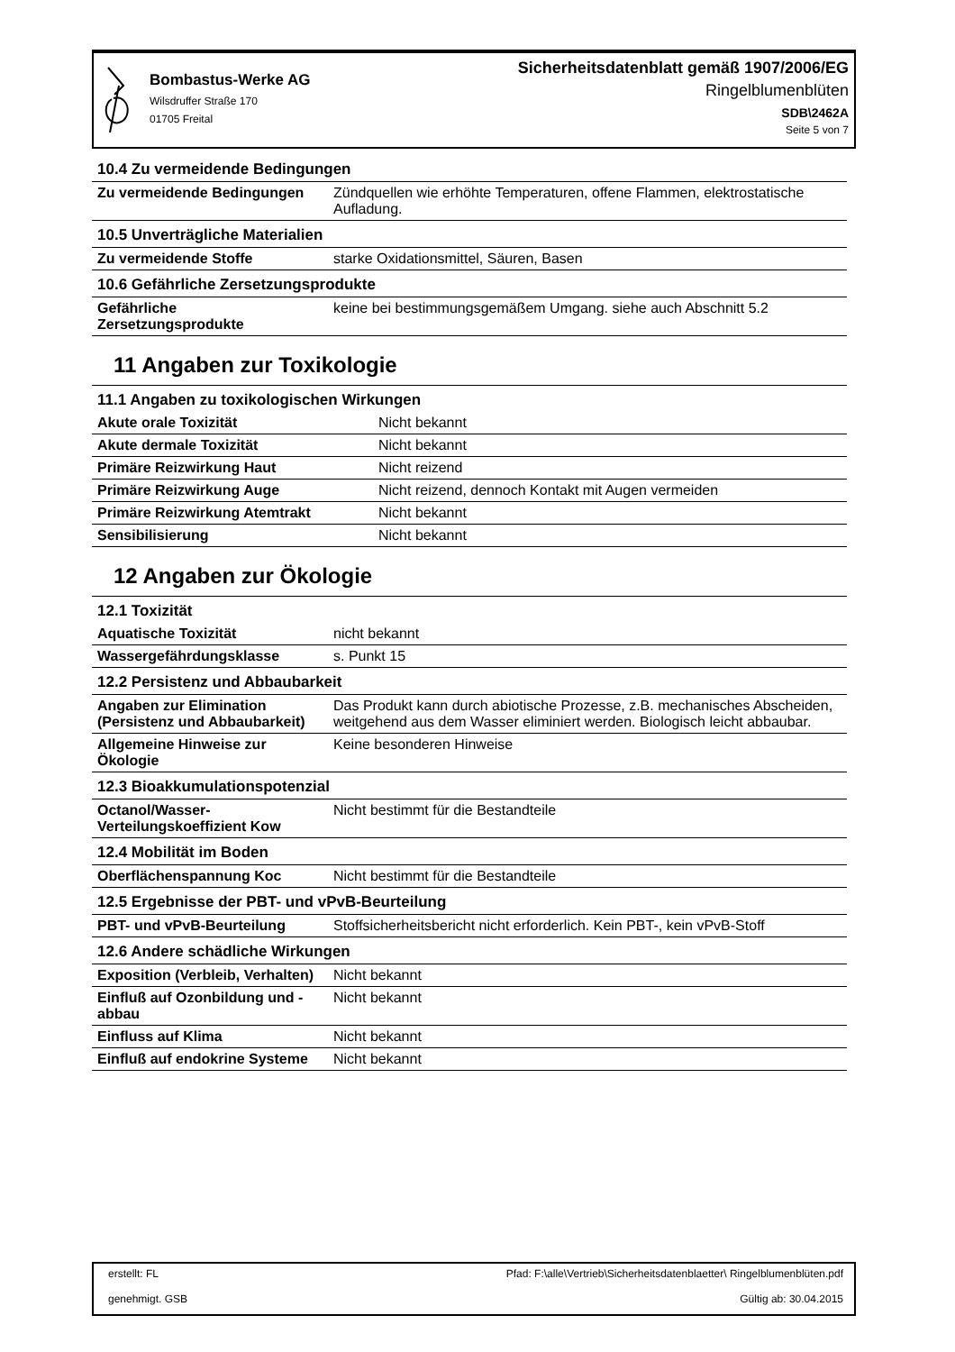Bombastus-Werke AG
Wilsdruffer Straße 170
01705 Freital
Sicherheitsdatenblatt gemäß 1907/2006/EG
Ringelblumenblüten
SDB\2462A
Seite 5 von 7
10.4 Zu vermeidende Bedingungen
| Zu vermeidende Bedingungen | Zündquellen wie erhöhte Temperaturen, offene Flammen, elektrostatische Aufladung. |
10.5 Unverträgliche Materialien
| Zu vermeidende Stoffe | starke Oxidationsmittel, Säuren, Basen |
10.6 Gefährliche Zersetzungsprodukte
| Gefährliche Zersetzungsprodukte | keine bei bestimmungsgemäßem Umgang. siehe auch Abschnitt 5.2 |
11 Angaben zur Toxikologie
11.1 Angaben zu toxikologischen Wirkungen
| Akute orale Toxizität | Nicht bekannt |
| Akute dermale Toxizität | Nicht bekannt |
| Primäre Reizwirkung Haut | Nicht reizend |
| Primäre Reizwirkung Auge | Nicht reizend, dennoch Kontakt mit Augen vermeiden |
| Primäre Reizwirkung Atemtrakt | Nicht bekannt |
| Sensibilisierung | Nicht bekannt |
12 Angaben zur Ökologie
12.1 Toxizität
| Aquatische Toxizität | nicht bekannt |
| Wassergefährdungsklasse | s. Punkt 15 |
12.2 Persistenz und Abbaubarkeit
| Angaben zur Elimination (Persistenz und Abbaubarkeit) | Das Produkt kann durch abiotische Prozesse, z.B. mechanisches Abscheiden, weitgehend aus dem Wasser eliminiert werden. Biologisch leicht abbaubar. |
| Allgemeine Hinweise zur Ökologie | Keine besonderen Hinweise |
12.3 Bioakkumulationspotenzial
| Octanol/Wasser-Verteilungskoeffizient Kow | Nicht bestimmt für die Bestandteile |
12.4 Mobilität im Boden
| Oberflächenspannung Koc | Nicht bestimmt für die Bestandteile |
12.5 Ergebnisse der PBT- und vPvB-Beurteilung
| PBT- und vPvB-Beurteilung | Stoffsicherheitsbericht nicht erforderlich. Kein PBT-, kein vPvB-Stoff |
12.6 Andere schädliche Wirkungen
| Exposition (Verbleib, Verhalten) | Nicht bekannt |
| Einfluß auf Ozonbildung und -abbau | Nicht bekannt |
| Einfluss auf Klima | Nicht bekannt |
| Einfluß auf endokrine Systeme | Nicht bekannt |
erstellt: FL
genehmigt. GSB
Pfad: F:\alle\Vertrieb\Sicherheitsdatenblaetter\ Ringelblumenblüten.pdf
Gültig ab: 30.04.2015